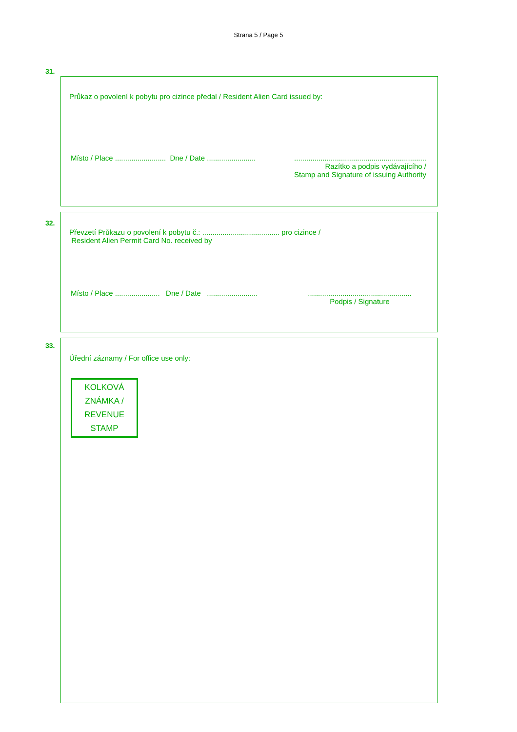Strana 5 / Page 5
31.
Průkaz o povolení k pobytu pro cizince předal / Resident Alien Card issued by:
Místo / Place ......................... Dne / Date ........................
.................................................................
Razítko a podpis vydávajícího /
Stamp and Signature of issuing Authority
32.
Převzetí Průkazu o povolení k pobytu č.: ...................................... pro cizince /
Resident Alien Permit Card No. received by
Místo / Place ...................... Dne / Date .........................
...................................................
Podpis / Signature
33.
Úřední záznamy / For office use only:
KOLKOVÁ
ZNÁMKA /
REVENUE
STAMP